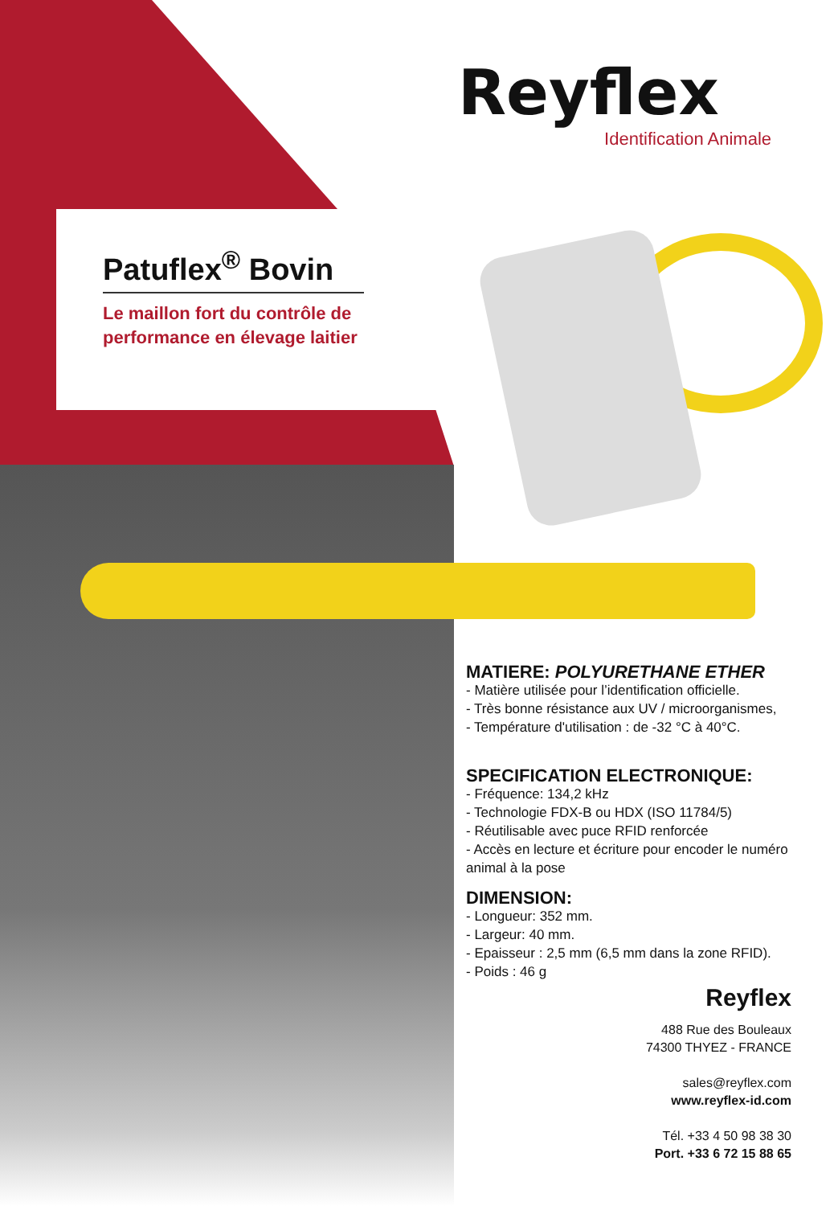Reyflex
Identification Animale
Patuflex<sup>®</sup> Bovin
Le maillon fort du contrôle de performance en élevage laitier
MATIERE: POLYURETHANE ETHER
- Matière utilisée pour l’identification officielle.
- Très bonne résistance aux UV / microorganismes,
- Température d'utilisation : de -32 °C à 40°C.
SPECIFICATION ELECTRONIQUE:
- Fréquence: 134,2 kHz
- Technologie FDX-B ou HDX (ISO 11784/5)
- Réutilisable avec puce RFID renforcée
- Accès en lecture et écriture pour encoder le numéro animal à la pose
DIMENSION:
- Longueur: 352 mm.
- Largeur: 40 mm.
- Epaisseur : 2,5 mm (6,5 mm dans la zone RFID).
- Poids : 46 g
Reyflex
488 Rue des Bouleaux
74300 THYEZ - FRANCE
sales@reyflex.com
www.reyflex-id.com
Tél. +33 4 50 98 38 30
Port. +33 6 72 15 88 65